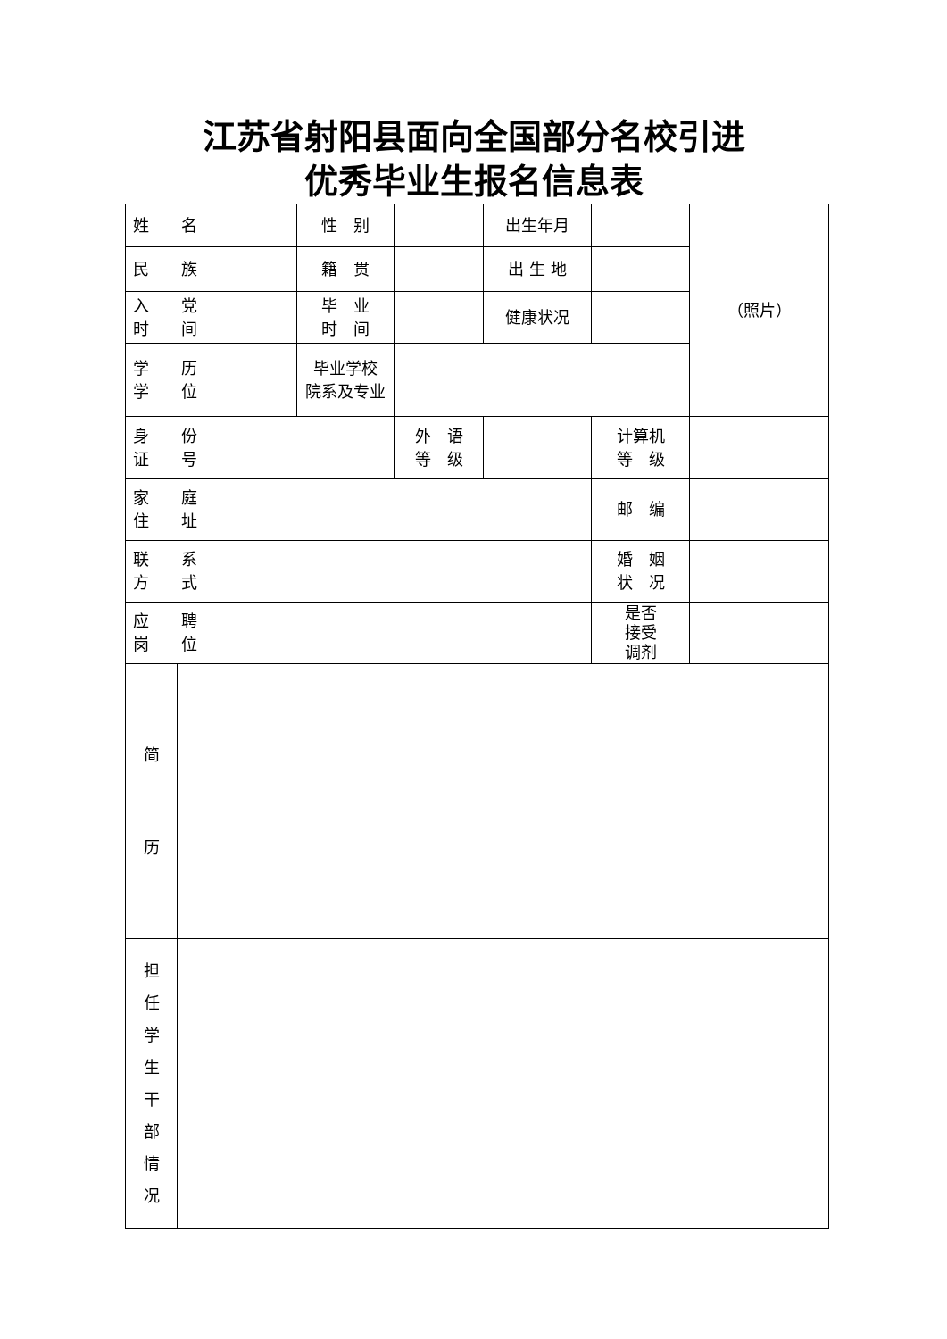江苏省射阳县面向全国部分名校引进
优秀毕业生报名信息表
| 姓 名 | | | 性 别 | | 出生年月 | | （照片） |
| 民 族 | | | 籍 贯 | | 出 生 地 | | |
| 入 党 时 间 | | | 毕 业 时 间 | | 健康状况 | | |
| 学 历 学 位 | | | 毕业学校 院系及专业 | | | | |
| 身 份 证 号 | | | | 外 语 等 级 | | 计算机 等 级 | |
| 家 庭 住 址 | | | | | | 邮 编 | |
| 联 系 方 式 | | | | | | 婚 姻 状 况 | |
| 应 聘 岗 位 | | | | | | 是否 接受 调剂 | |
| 简 历 | | | | | | | |
| 担 任 学 生 干 部 情 况 | | | | | | | |